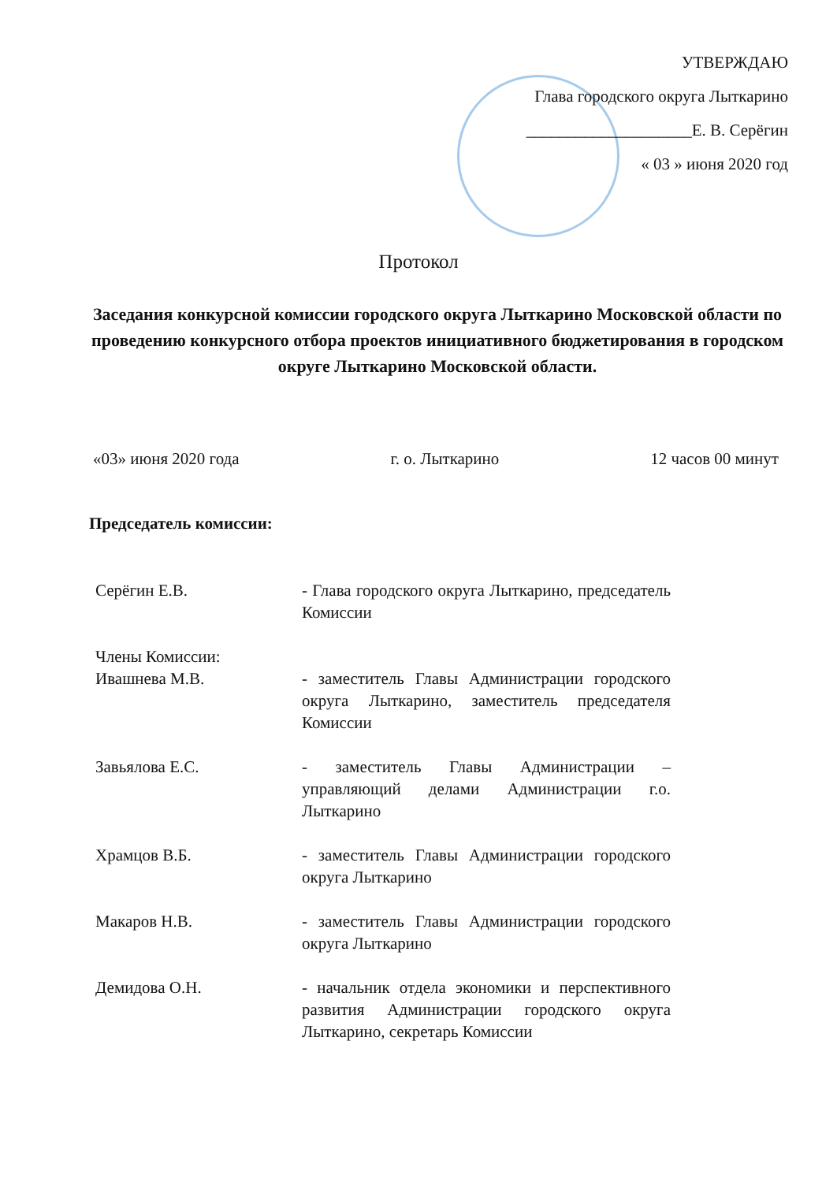УТВЕРЖДАЮ
Глава городского округа Лыткарино
____________________Е. В. Серёгин
« 03 » июня 2020 год
Протокол
Заседания конкурсной комиссии городского округа Лыткарино Московской области по проведению конкурсного отбора проектов инициативного бюджетирования в городском округе Лыткарино Московской области.
«03» июня 2020 года г. о. Лыткарино 12 часов 00 минут
Председатель комиссии:
Серёгин Е.В. - Глава городского округа Лыткарино, председатель Комиссии
Члены Комиссии:
Ивашнева М.В.
- заместитель Главы Администрации городского округа Лыткарино, заместитель председателя Комиссии
Завьялова Е.С. - заместитель Главы Администрации – управляющий делами Администрации г.о. Лыткарино
Храмцов В.Б. - заместитель Главы Администрации городского округа Лыткарино
Макаров Н.В. - заместитель Главы Администрации городского округа Лыткарино
Демидова О.Н. - начальник отдела экономики и перспективного развития Администрации городского округа Лыткарино, секретарь Комиссии